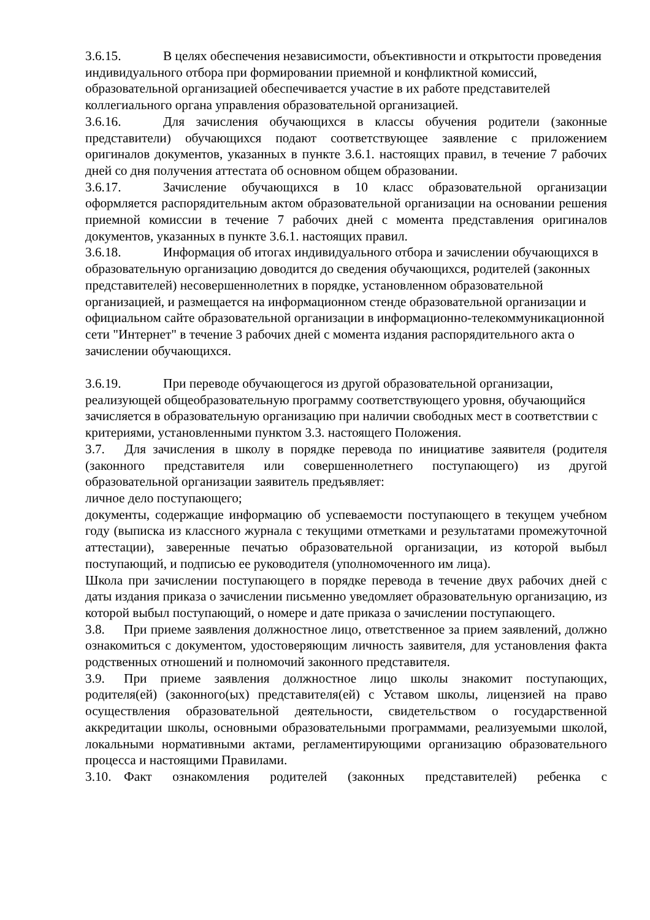3.6.15. В целях обеспечения независимости, объективности и открытости проведения индивидуального отбора при формировании приемной и конфликтной комиссий, образовательной организацией обеспечивается участие в их работе представителей коллегиального органа управления образовательной организацией.
3.6.16. Для зачисления обучающихся в классы обучения родители (законные представители) обучающихся подают соответствующее заявление с приложением оригиналов документов, указанных в пункте 3.6.1. настоящих правил, в течение 7 рабочих дней со дня получения аттестата об основном общем образовании.
3.6.17. Зачисление обучающихся в 10 класс образовательной организации оформляется распорядительным актом образовательной организации на основании решения приемной комиссии в течение 7 рабочих дней с момента представления оригиналов документов, указанных в пункте 3.6.1. настоящих правил.
3.6.18. Информация об итогах индивидуального отбора и зачислении обучающихся в образовательную организацию доводится до сведения обучающихся, родителей (законных представителей) несовершеннолетних в порядке, установленном образовательной организацией, и размещается на информационном стенде образовательной организации и официальном сайте образовательной организации в информационно-телекоммуникационной сети "Интернет" в течение 3 рабочих дней с момента издания распорядительного акта о зачислении обучающихся.
3.6.19. При переводе обучающегося из другой образовательной организации, реализующей общеобразовательную программу соответствующего уровня, обучающийся зачисляется в образовательную организацию при наличии свободных мест в соответствии с критериями, установленными пунктом 3.3. настоящего Положения.
3.7. Для зачисления в школу в порядке перевода по инициативе заявителя (родителя (законного представителя или совершеннолетнего поступающего) из другой образовательной организации заявитель предъявляет:
личное дело поступающего;
документы, содержащие информацию об успеваемости поступающего в текущем учебном году (выписка из классного журнала с текущими отметками и результатами промежуточной аттестации), заверенные печатью образовательной организации, из которой выбыл поступающий, и подписью ее руководителя (уполномоченного им лица).
Школа при зачислении поступающего в порядке перевода в течение двух рабочих дней с даты издания приказа о зачислении письменно уведомляет образовательную организацию, из которой выбыл поступающий, о номере и дате приказа о зачислении поступающего.
3.8. При приеме заявления должностное лицо, ответственное за прием заявлений, должно ознакомиться с документом, удостоверяющим личность заявителя, для установления факта родственных отношений и полномочий законного представителя.
3.9. При приеме заявления должностное лицо школы знакомит поступающих, родителя(ей) (законного(ых) представителя(ей) с Уставом школы, лицензией на право осуществления образовательной деятельности, свидетельством о государственной аккредитации школы, основными образовательными программами, реализуемыми школой, локальными нормативными актами, регламентирующими организацию образовательного процесса и настоящими Правилами.
3.10. Факт ознакомления родителей (законных представителей) ребенка с